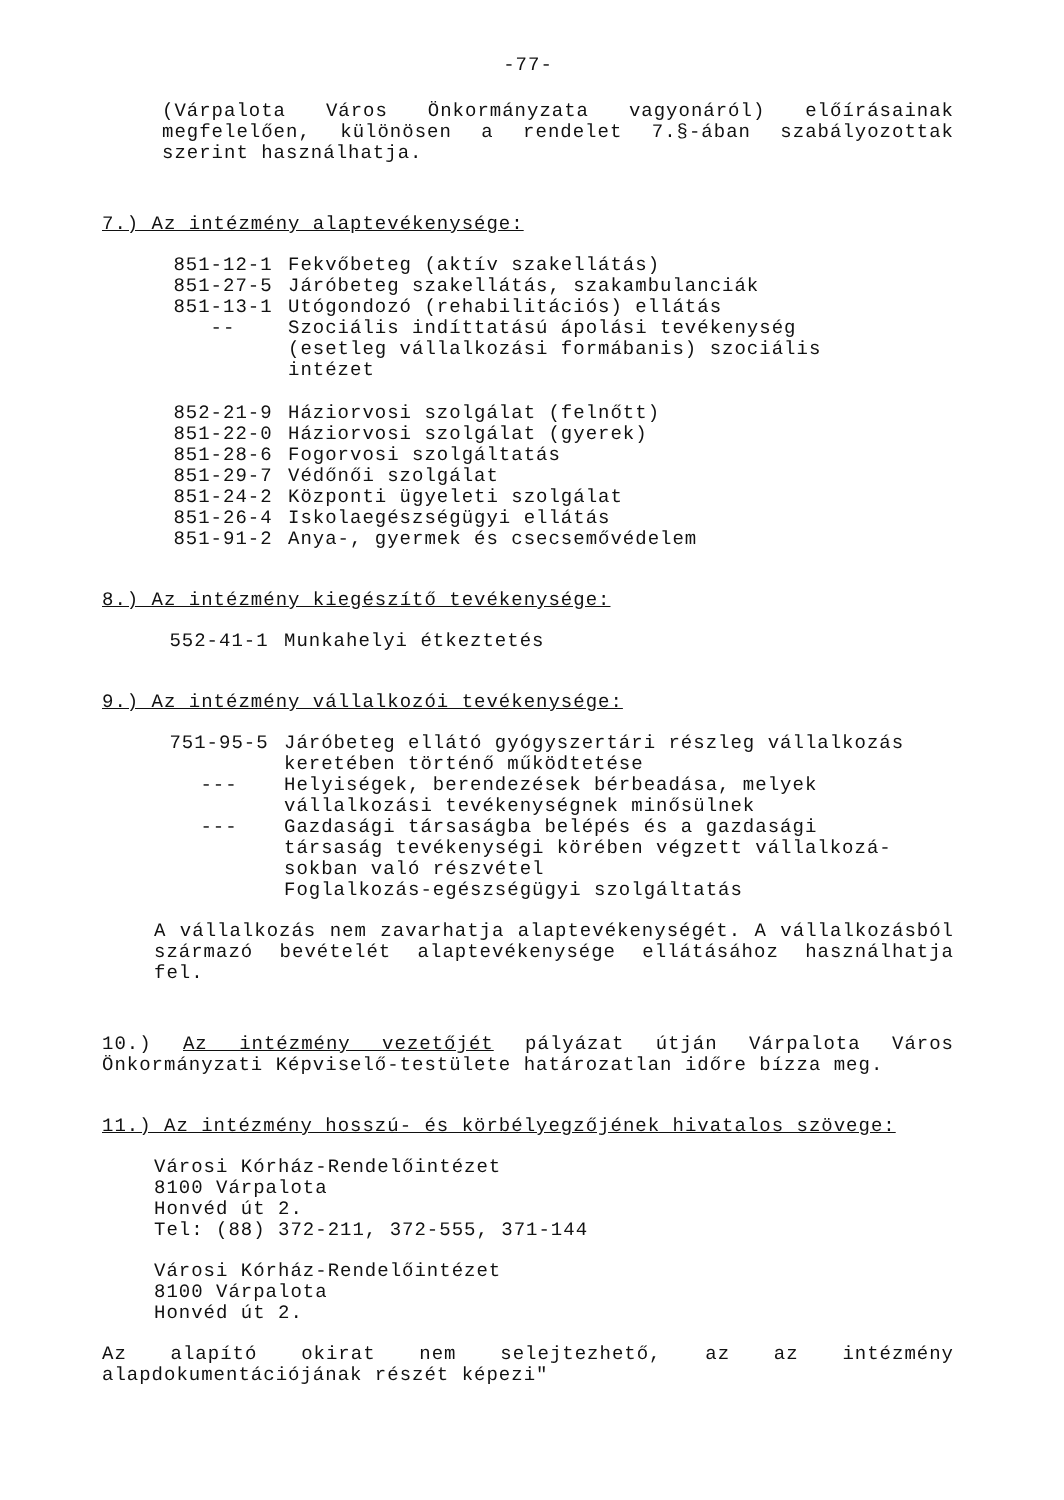-77-
(Várpalota Város Önkormányzata vagyonáról) előírásainak megfelelően, különösen a rendelet 7.§-ában szabályozottak szerint használhatja.
7.) Az intézmény alaptevékenysége:
| 851-12-1 | Fekvőbeteg (aktív szakellátás) |
| 851-27-5 | Járóbeteg szakellátás, szakambulanciák |
| 851-13-1 | Utógondozó (rehabilitációs) ellátás |
| -- | Szociális indíttatású ápolási tevékenység (esetleg vállalkozási formábanis) szociális intézet |
| 852-21-9 | Háziorvosi szolgálat (felnőtt) |
| 851-22-0 | Háziorvosi szolgálat (gyerek) |
| 851-28-6 | Fogorvosi szolgáltatás |
| 851-29-7 | Védőnői szolgálat |
| 851-24-2 | Központi ügyeleti szolgálat |
| 851-26-4 | Iskolaegészségügyi ellátás |
| 851-91-2 | Anya-, gyermek és csecsemővédelem |
8.) Az intézmény kiegészítő tevékenysége:
| 552-41-1 | Munkahelyi étkeztetés |
9.) Az intézmény vállalkozói tevékenysége:
| 751-95-5 | Járóbeteg ellátó gyógyszertári részleg vállalkozás keretében történő működtetése |
| --- | Helyiségek, berendezések bérbeadása, melyek vállalkozási tevékenységnek minősülnek |
| --- | Gazdasági társaságba belépés és a gazdasági társaság tevékenységi körében végzett vállalkozá- sokban való részvétel Foglalkozás-egészségügyi szolgáltatás |
A vállalkozás nem zavarhatja alaptevékenységét. A vállalkozásból származó bevételét alaptevékenysége ellátásához használhatja fel.
10.) Az intézmény vezetőjét pályázat útján Várpalota Város Önkormányzati Képviselő-testülete határozatlan időre bízza meg.
11.) Az intézmény hosszú- és körbélyegzőjének hivatalos szövege:
Városi Kórház-Rendelőintézet
8100 Várpalota
Honvéd út 2.
Tel: (88) 372-211, 372-555, 371-144
Városi Kórház-Rendelőintézet
8100 Várpalota
Honvéd út 2.
Az alapító okirat nem selejtezhető, az az intézmény alapdokumentációjának részét képezi"